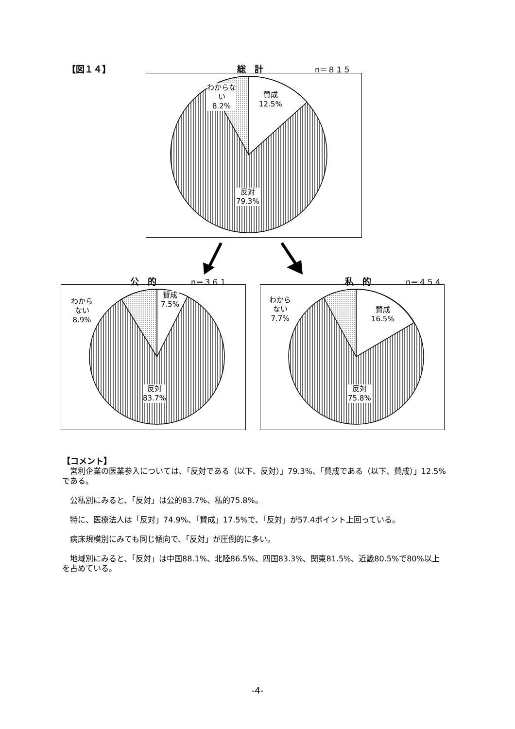【図１４】 総　計 n＝８１５
わからな
い
8.2%
賛成
12.5%
反対
79.3%
公　的 n＝３６１
わから
ない
8.9%
賛成
7.5%
反対
83.7%
私　的 n＝４５４
わから
ない
7.7%
賛成
16.5%
反対
75.8%
【コメント】
　営利企業の医業参入については、「反対である（以下、反対）」79.3%、「賛成である（以下、賛成）」12.5%である。
　公私別にみると、「反対」は公的83.7%、私的75.8%。
　特に、医療法人は「反対」74.9%、「賛成」17.5%で、「反対」が57.4ポイント上回っている。
　病床規模別にみても同じ傾向で、「反対」が圧倒的に多い。
　地域別にみると、「反対」は中国88.1%、北陸86.5%、四国83.3%、関東81.5%、近畿80.5%で80%以上を占めている。
-4-